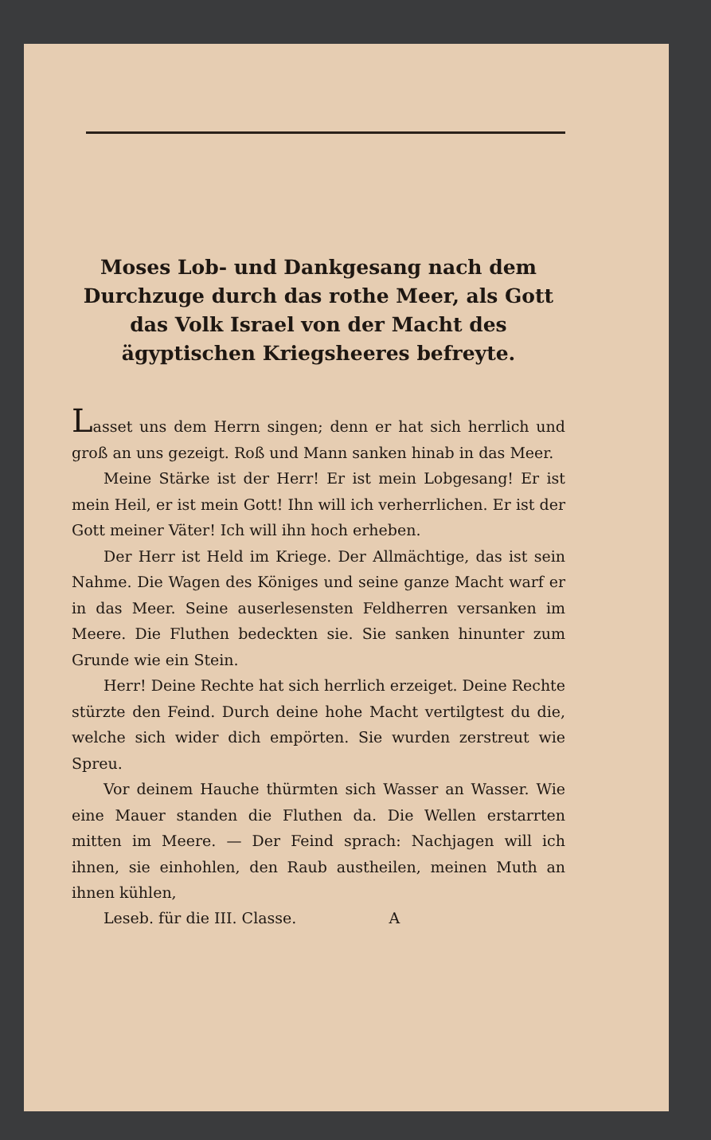Moses Lob- und Dankgesang nach dem Durchzuge durch das rothe Meer, als Gott das Volk Israel von der Macht des ägyptischen Kriegsheeres befreyte.
Lasset uns dem Herrn singen; denn er hat sich herrlich und groß an uns gezeigt. Roß und Mann sanken hinab in das Meer.
Meine Stärke ist der Herr! Er ist mein Lobgesang! Er ist mein Heil, er ist mein Gott! Ihn will ich verherrlichen. Er ist der Gott meiner Väter! Ich will ihn hoch erheben.
Der Herr ist Held im Kriege. Der Allmächtige, das ist sein Nahme. Die Wagen des Königes und seine ganze Macht warf er in das Meer. Seine auserlesensten Feldherren versanken im Meere. Die Fluthen bedeckten sie. Sie sanken hinunter zum Grunde wie ein Stein.
Herr! Deine Rechte hat sich herrlich erzeiget. Deine Rechte stürzte den Feind. Durch deine hohe Macht vertilgtest du die, welche sich wider dich empörten. Sie wurden zerstreut wie Spreu.
Vor deinem Hauche thürmten sich Wasser an Wasser. Wie eine Mauer standen die Fluthen da. Die Wellen erstarrten mitten im Meere. — Der Feind sprach: Nachjagen will ich ihnen, sie einhohlen, den Raub austheilen, meinen Muth an ihnen kühlen,
Leseb. für die III. Classe. A